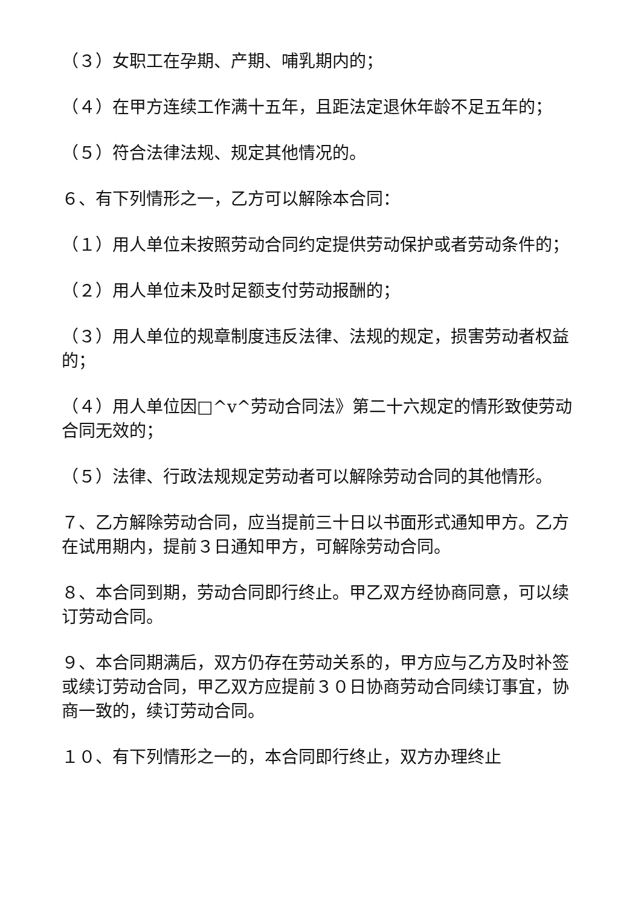（３）女职工在孕期、产期、哺乳期内的；
（４）在甲方连续工作满十五年，且距法定退休年龄不足五年的；
（５）符合法律法规、规定其他情况的。
６、有下列情形之一，乙方可以解除本合同：
（１）用人单位未按照劳动合同约定提供劳动保护或者劳动条件的；
（２）用人单位未及时足额支付劳动报酬的；
（３）用人单位的规章制度违反法律、法规的规定，损害劳动者权益的；
（４）用人单位因□^v^劳动合同法》第二十六规定的情形致使劳动合同无效的；
（５）法律、行政法规规定劳动者可以解除劳动合同的其他情形。
７、乙方解除劳动合同，应当提前三十日以书面形式通知甲方。乙方在试用期内，提前３日通知甲方，可解除劳动合同。
８、本合同到期，劳动合同即行终止。甲乙双方经协商同意，可以续订劳动合同。
９、本合同期满后，双方仍存在劳动关系的，甲方应与乙方及时补签或续订劳动合同，甲乙双方应提前３０日协商劳动合同续订事宜，协商一致的，续订劳动合同。
１０、有下列情形之一的，本合同即行终止，双方办理终止